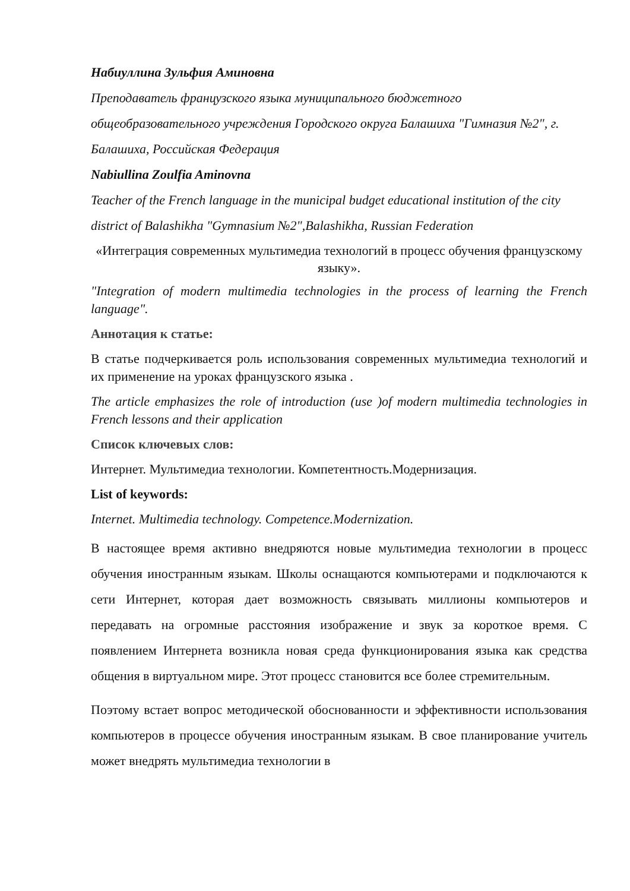Набиуллина Зульфия Аминовна
Преподаватель французского языка муниципального бюджетного общеобразовательного учреждения Городского округа Балашиха "Гимназия №2", г. Балашиха, Российская Федерация
Nabiullina Zoulfia Aminovna
Teacher of the French language in the municipal budget educational institution of the city district of Balashikha "Gymnasium №2",Balashikha, Russian Federation
«Интеграция современных мультимедиа технологий в процесс обучения французскому языку».
"Integration of modern multimedia technologies in the process of learning the French language".
Аннотация к статье:
В статье подчеркивается роль использования современных мультимедиа технологий и их применение на уроках французского языка .
The article emphasizes the role of introduction (use )of modern multimedia technologies in French lessons and their application
Список ключевых слов:
Интернет. Мультимедиа технологии. Компетентность.Модернизация.
List of keywords:
Internet. Multimedia technology. Competence.Modernization.
В настоящее время активно внедряются новые мультимедиа технологии в процесс обучения иностранным языкам. Школы оснащаются компьютерами и подключаются к сети Интернет, которая дает возможность связывать миллионы компьютеров и передавать на огромные расстояния изображение и звук за короткое время. С появлением Интернета возникла новая среда функционирования языка как средства общения в виртуальном мире. Этот процесс становится все более стремительным.
Поэтому встает вопрос методической обоснованности и эффективности использования компьютеров в процессе обучения иностранным языкам. В свое планирование учитель может внедрять мультимедиа технологии в